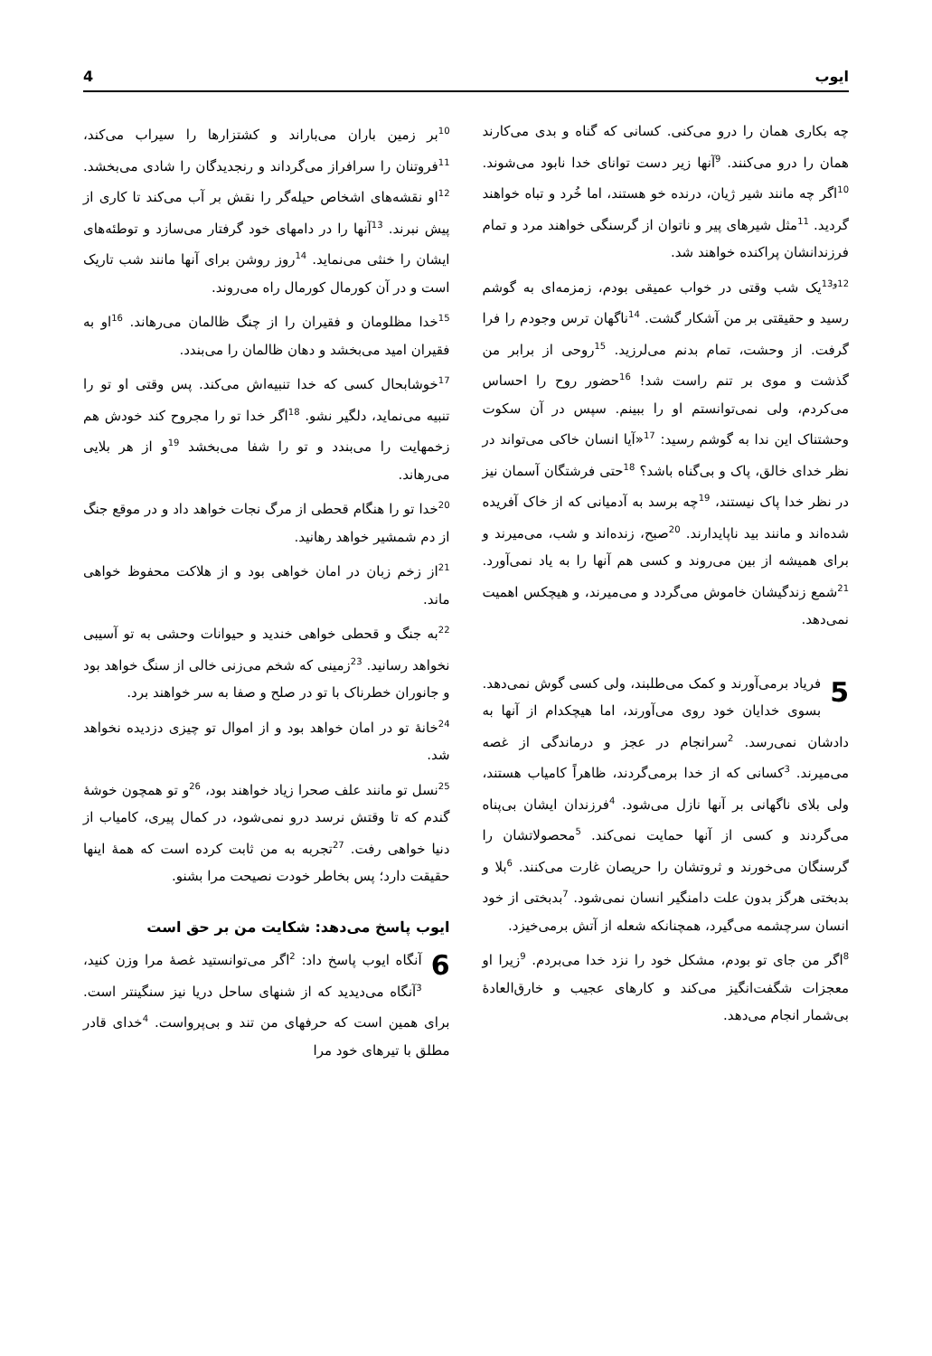ایوب 4
چه بکاری همان را درو می‌کنی. کسانی که گناه و بدی می‌کارند همان را درو می‌کنند. <sup>9</sup>آنها زیر دست توانای خدا نابود می‌شوند. <sup>10</sup>اگر چه مانند شیر ژیان، درنده خو هستند، اما خُرد و تباه خواهند گردید. <sup>11</sup>مثل شیرهای پیر و ناتوان از گرسنگی خواهند مرد و تمام فرزندانشان پراکنده خواهند شد.
<sup>12و13</sup>یک شب وقتی در خواب عمیقی بودم، زمزمه‌ای به گوشم رسید و حقیقتی بر من آشکار گشت. <sup>14</sup>ناگهان ترس وجودم را فرا گرفت. از وحشت، تمام بدنم می‌لرزید. <sup>15</sup>روحی از برابر من گذشت و موی بر تنم راست شد! <sup>16</sup>حضور روح را احساس می‌کردم، ولی نمی‌توانستم او را ببینم. سپس در آن سکوت وحشتناک این ندا به گوشم رسید: <sup>17</sup>«آیا انسان خاکی می‌تواند در نظر خدای خالق، پاک و بی‌گناه باشد؟ <sup>18</sup>حتی فرشتگان آسمان نیز در نظر خدا پاک نیستند، <sup>19</sup>چه برسد به آدمیانی که از خاک آفریده شده‌اند و مانند بید ناپایدارند. <sup>20</sup>صبح، زنده‌اند و شب، می‌میرند و برای همیشه از بین می‌روند و کسی هم آنها را به یاد نمی‌آورد. <sup>21</sup>شمع زندگیشان خاموش می‌گردد و می‌میرند، و هیچکس اهمیت نمی‌دهد.
5 فریاد برمی‌آورند و کمک می‌طلبند، ولی کسی گوش نمی‌دهد. بسوی خدایان خود روی می‌آورند، اما هیچکدام از آنها به دادشان نمی‌رسد. <sup>2</sup>سرانجام در عجز و درماندگی از غصه می‌میرند. <sup>3</sup>کسانی که از خدا برمی‌گردند، ظاهراً کامیاب هستند، ولی بلای ناگهانی بر آنها نازل می‌شود. <sup>4</sup>فرزندان ایشان بی‌پناه می‌گردند و کسی از آنها حمایت نمی‌کند. <sup>5</sup>محصولاتشان را گرسنگان می‌خورند و ثروتشان را حریصان غارت می‌کنند. <sup>6</sup>بلا و بدبختی هرگز بدون علت دامنگیر انسان نمی‌شود. <sup>7</sup>بدبختی از خود انسان سرچشمه می‌گیرد، همچنانکه شعله از آتش برمی‌خیزد.
<sup>8</sup> اگر من جای تو بودم، مشکل خود را نزد خدا می‌بردم. <sup>9</sup>زیرا او معجزات شگفت‌انگیز می‌کند و کارهای عجیب و خارق‌العادهٔ بی‌شمار انجام می‌دهد.
<sup>10</sup> بر زمین باران می‌باراند و کشتزارها را سیراب می‌کند، <sup>11</sup>فروتنان را سرافراز می‌گرداند و رنجدیدگان را شادی می‌بخشد. <sup>12</sup>او نقشه‌های اشخاص حیله‌گر را نقش بر آب می‌کند تا کاری از پیش نبرند. <sup>13</sup>آنها را در دامهای خود گرفتار می‌سازد و توطئه‌های ایشان را خنثی می‌نماید. <sup>14</sup>روز روشن برای آنها مانند شب تاریک است و در آن کورمال کورمال راه می‌روند.
<sup>15</sup> خدا مظلومان و فقیران را از چنگ ظالمان می‌رهاند. <sup>16</sup>او به فقیران امید می‌بخشد و دهان ظالمان را می‌بندد.
<sup>17</sup> خوشابحال کسی که خدا تنبیه‌اش می‌کند. پس وقتی او تو را تنبیه می‌نماید، دلگیر نشو. <sup>18</sup>اگر خدا تو را مجروح کند خودش هم زخمهایت را می‌بندد و تو را شفا می‌بخشد <sup>19</sup>و از هر بلایی می‌رهاند.
<sup>20</sup> خدا تو را هنگام قحطی از مرگ نجات خواهد داد و در موقع جنگ از دم شمشیر خواهد رهانید.
<sup>21</sup> از زخم زبان در امان خواهی بود و از هلاکت محفوظ خواهی ماند.
<sup>22</sup> به جنگ و قحطی خواهی خندید و حیوانات وحشی به تو آسیبی نخواهد رسانید. <sup>23</sup>زمینی که شخم می‌زنی خالی از سنگ خواهد بود و جانوران خطرناک با تو در صلح و صفا به سر خواهند برد.
<sup>24</sup> خانهٔ تو در امان خواهد بود و از اموال تو چیزی دزدیده نخواهد شد.
<sup>25</sup> نسل تو مانند علف صحرا زیاد خواهند بود، <sup>26</sup>و تو همچون خوشهٔ گندم که تا وقتش نرسد درو نمی‌شود، در کمال پیری، کامیاب از دنیا خواهی رفت. <sup>27</sup>تجربه به من ثابت کرده است که همهٔ اینها حقیقت دارد؛ پس بخاطر خودت نصیحت مرا بشنو.
ایوب پاسخ می‌دهد: شکایت من بر حق است
6 آنگاه ایوب پاسخ داد: <sup>2</sup>اگر می‌توانستید غصهٔ مرا وزن کنید، <sup>3</sup>آنگاه می‌دیدید که از شنهای ساحل دریا نیز سنگینتر است. برای همین است که حرفهای من تند و بی‌پرواست. <sup>4</sup>خدای قادر مطلق با تیرهای خود مرا